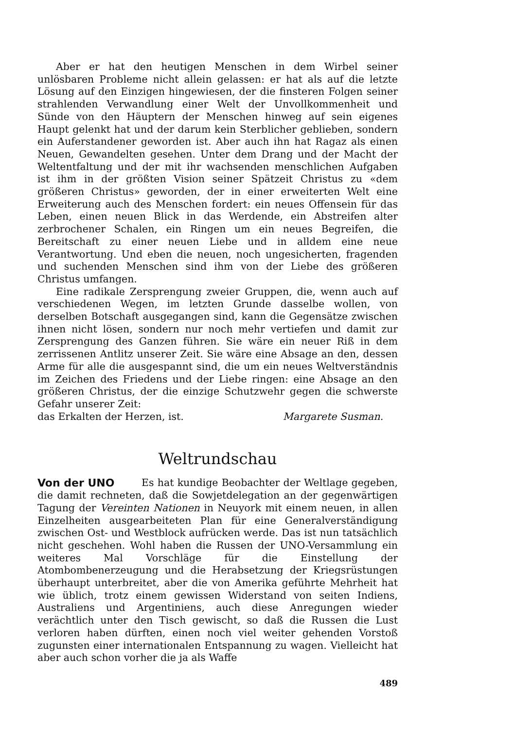Aber er hat den heutigen Menschen in dem Wirbel seiner unlösbaren Probleme nicht allein gelassen: er hat als auf die letzte Lösung auf den Einzigen hingewiesen, der die finsteren Folgen seiner strahlenden Verwandlung einer Welt der Unvollkommenheit und Sünde von den Häuptern der Menschen hinweg auf sein eigenes Haupt gelenkt hat und der darum kein Sterblicher geblieben, sondern ein Auferstandener geworden ist. Aber auch ihn hat Ragaz als einen Neuen, Gewandelten gesehen. Unter dem Drang und der Macht der Weltentfaltung und der mit ihr wachsenden menschlichen Aufgaben ist ihm in der größten Vision seiner Spätzeit Christus zu «dem größeren Christus» geworden, der in einer erweiterten Welt eine Erweiterung auch des Menschen fordert: ein neues Offensein für das Leben, einen neuen Blick in das Werdende, ein Abstreifen alter zerbrochener Schalen, ein Ringen um ein neues Begreifen, die Bereitschaft zu einer neuen Liebe und in alldem eine neue Verantwortung. Und eben die neuen, noch ungesicherten, fragenden und suchenden Menschen sind ihm von der Liebe des größeren Christus umfangen.
Eine radikale Zersprengung zweier Gruppen, die, wenn auch auf verschiedenen Wegen, im letzten Grunde dasselbe wollen, von derselben Botschaft ausgegangen sind, kann die Gegensätze zwischen ihnen nicht lösen, sondern nur noch mehr vertiefen und damit zur Zersprengung des Ganzen führen. Sie wäre ein neuer Riß in dem zerrissenen Antlitz unserer Zeit. Sie wäre eine Absage an den, dessen Arme für alle die ausgespannt sind, die um ein neues Weltverständnis im Zeichen des Friedens und der Liebe ringen: eine Absage an den größeren Christus, der die einzige Schutzwehr gegen die schwerste Gefahr unserer Zeit:
das Erkalten der Herzen, ist. Margarete Susman.
Weltrundschau
Von der UNO Es hat kundige Beobachter der Weltlage gegeben, die damit rechneten, daß die Sowjetdelegation an der gegenwärtigen Tagung der Vereinten Nationen in Neuyork mit einem neuen, in allen Einzelheiten ausgearbeiteten Plan für eine Generalverständigung zwischen Ost- und Westblock aufrücken werde. Das ist nun tatsächlich nicht geschehen. Wohl haben die Russen der UNO-Versammlung ein weiteres Mal Vorschläge für die Einstellung der Atombombenerzeugung und die Herabsetzung der Kriegsrüstungen überhaupt unterbreitet, aber die von Amerika geführte Mehrheit hat wie üblich, trotz einem gewissen Widerstand von seiten Indiens, Australiens und Argentiniens, auch diese Anregungen wieder verächtlich unter den Tisch gewischt, so daß die Russen die Lust verloren haben dürften, einen noch viel weiter gehenden Vorstoß zugunsten einer internationalen Entspannung zu wagen. Vielleicht hat aber auch schon vorher die ja als Waffe
489